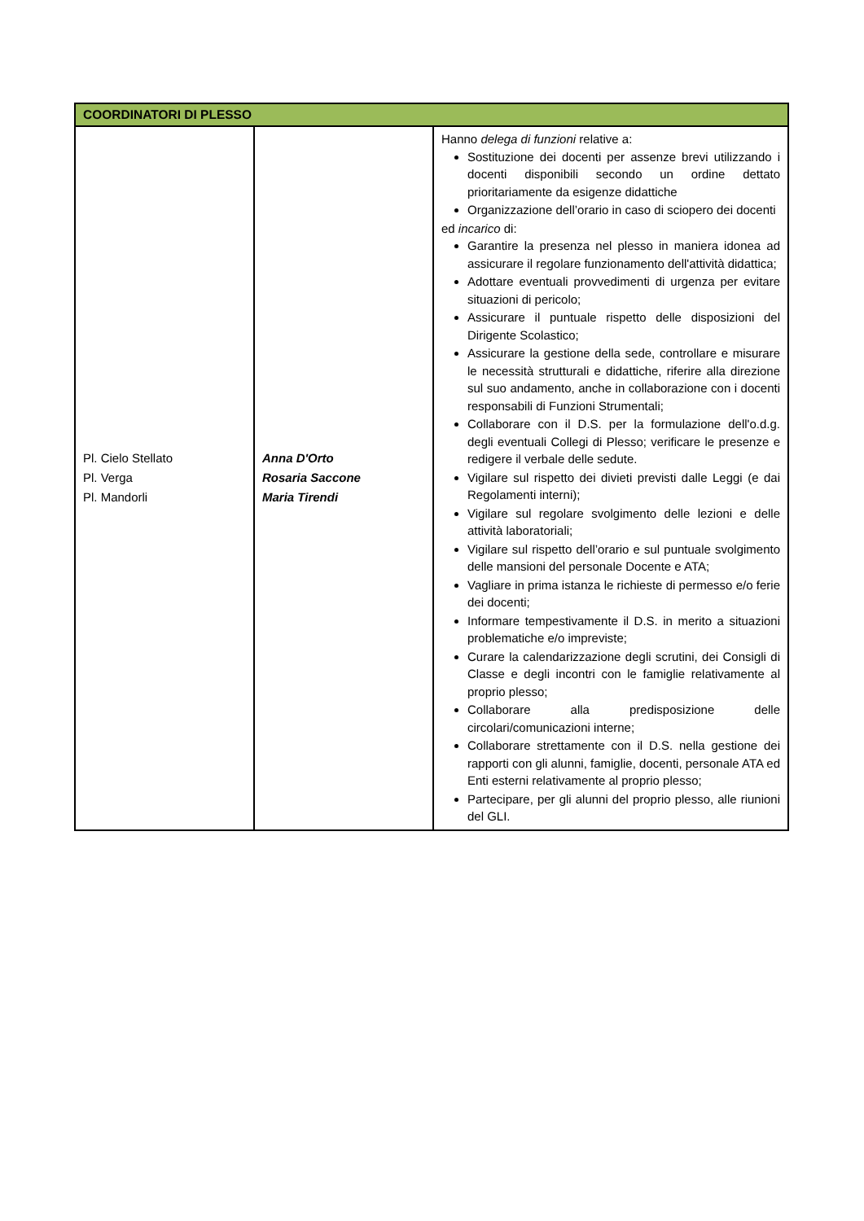| COORDINATORI DI PLESSO | | |
| --- | --- | --- |
| Pl. Cielo Stellato Pl. Verga Pl. Mandorli | Anna D'Orto Rosaria Saccone Maria Tirendi | Hanno delega di funzioni relative a: Sostituzione dei docenti per assenze brevi utilizzando i docenti disponibili secondo un ordine dettato prioritariamente da esigenze didattiche Organizzazione dell’orario in caso di sciopero dei docenti ed incarico di: Garantire la presenza nel plesso in maniera idonea ad assicurare il regolare funzionamento dell'attività didattica; Adottare eventuali provvedimenti di urgenza per evitare situazioni di pericolo; Assicurare il puntuale rispetto delle disposizioni del Dirigente Scolastico; Assicurare la gestione della sede, controllare e misurare le necessità strutturali e didattiche, riferire alla direzione sul suo andamento, anche in collaborazione con i docenti responsabili di Funzioni Strumentali; Collaborare con il D.S. per la formulazione dell'o.d.g. degli eventuali Collegi di Plesso; verificare le presenze e redigere il verbale delle sedute. Vigilare sul rispetto dei divieti previsti dalle Leggi (e dai Regolamenti interni); Vigilare sul regolare svolgimento delle lezioni e delle attività laboratoriali; Vigilare sul rispetto dell’orario e sul puntuale svolgimento delle mansioni del personale Docente e ATA; Vagliare in prima istanza le richieste di permesso e/o ferie dei docenti; Informare tempestivamente il D.S. in merito a situazioni problematiche e/o impreviste; Curare la calendarizzazione degli scrutini, dei Consigli di Classe e degli incontri con le famiglie relativamente al proprio plesso; Collaborare alla predisposizione delle circolari/comunicazioni interne; Collaborare strettamente con il D.S. nella gestione dei rapporti con gli alunni, famiglie, docenti, personale ATA ed Enti esterni relativamente al proprio plesso; Partecipare, per gli alunni del proprio plesso, alle riunioni del GLI. |